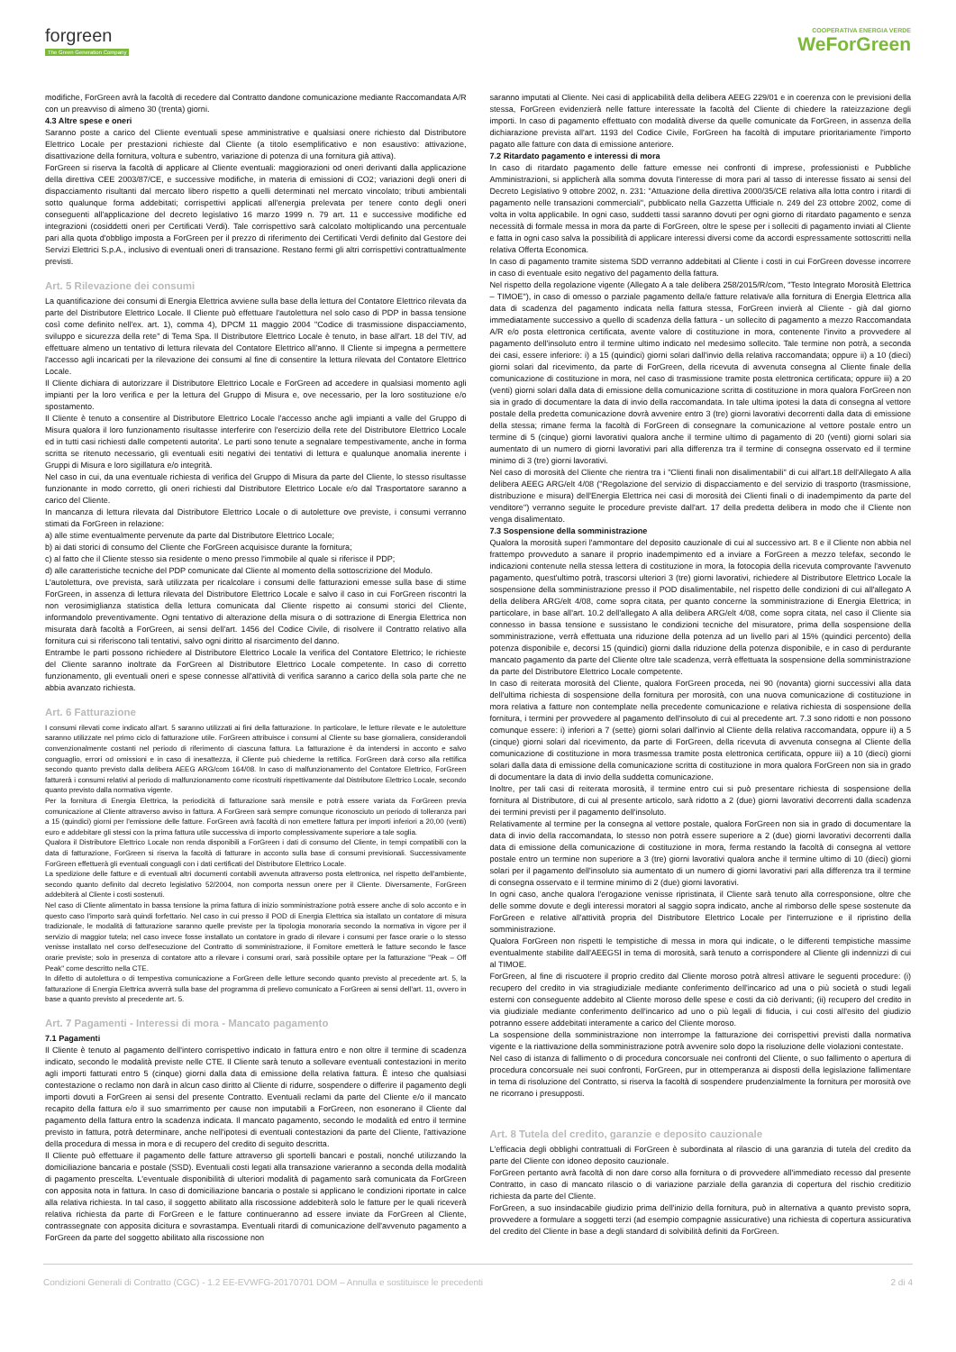forgreen
The Green Generation Company
COOPERATIVA ENERGIA VERDE
WeForGreen
modifiche, ForGreen avrà la facoltà di recedere dal Contratto dandone comunicazione mediante Raccomandata A/R con un preavviso di almeno 30 (trenta) giorni.
4.3 Altre spese e oneri
Saranno poste a carico del Cliente eventuali spese amministrative e qualsiasi onere richiesto dal Distributore Elettrico Locale per prestazioni richieste dal Cliente (a titolo esemplificativo e non esaustivo: attivazione, disattivazione della fornitura, voltura e subentro, variazione di potenza di una fornitura già attiva).
ForGreen si riserva la facoltà di applicare al Cliente eventuali: maggiorazioni od oneri derivanti dalla applicazione della direttiva CEE 2003/87/CE, e successive modifiche, in materia di emissioni di CO2; variazioni degli oneri di dispacciamento risultanti dal mercato libero rispetto a quelli determinati nel mercato vincolato; tributi ambientali sotto qualunque forma addebitati; corrispettivi applicati all'energia prelevata per tenere conto degli oneri conseguenti all'applicazione del decreto legislativo 16 marzo 1999 n. 79 art. 11 e successive modifiche ed integrazioni (cosiddetti oneri per Certificati Verdi). Tale corrispettivo sarà calcolato moltiplicando una percentuale pari alla quota d'obbligo imposta a ForGreen per il prezzo di riferimento dei Certificati Verdi definito dal Gestore dei Servizi Elettrici S.p.A., inclusivo di eventuali oneri di transazione. Restano fermi gli altri corrispettivi contrattualmente previsti.
Art. 5 Rilevazione dei consumi
La quantificazione dei consumi di Energia Elettrica avviene sulla base della lettura del Contatore Elettrico rilevata da parte del Distributore Elettrico Locale. Il Cliente può effettuare l'autolettura nel solo caso di PDP in bassa tensione così come definito nell'ex. art. 1), comma 4), DPCM 11 maggio 2004 "Codice di trasmissione dispacciamento, sviluppo e sicurezza della rete" di Tema Spa. Il Distributore Elettrico Locale è tenuto, in base all'art. 18 del TIV, ad effettuare almeno un tentativo di lettura rilevata del Contatore Elettrico all'anno. Il Cliente si impegna a permettere l'accesso agli incaricati per la rilevazione dei consumi al fine di consentire la lettura rilevata del Contatore Elettrico Locale.
Il Cliente dichiara di autorizzare il Distributore Elettrico Locale e ForGreen ad accedere in qualsiasi momento agli impianti per la loro verifica e per la lettura del Gruppo di Misura e, ove necessario, per la loro sostituzione e/o spostamento.
Il Cliente è tenuto a consentire al Distributore Elettrico Locale l'accesso anche agli impianti a valle del Gruppo di Misura qualora il loro funzionamento risultasse interferire con l'esercizio della rete del Distributore Elettrico Locale ed in tutti casi richiesti dalle competenti autorita'. Le parti sono tenute a segnalare tempestivamente, anche in forma scritta se ritenuto necessario, gli eventuali esiti negativi dei tentativi di lettura e qualunque anomalia inerente i Gruppi di Misura e loro sigillatura e/o integrità.
Nel caso in cui, da una eventuale richiesta di verifica del Gruppo di Misura da parte del Cliente, lo stesso risultasse funzionante in modo corretto, gli oneri richiesti dal Distributore Elettrico Locale e/o dal Trasportatore saranno a carico del Cliente.
In mancanza di lettura rilevata dal Distributore Elettrico Locale o di autoletture ove previste, i consumi verranno stimati da ForGreen in relazione:
a) alle stime eventualmente pervenute da parte dal Distributore Elettrico Locale;
b) ai dati storici di consumo del Cliente che ForGreen acquisisce durante la fornitura;
c) al fatto che il Cliente stesso sia residente o meno presso l'immobile al quale si riferisce il PDP;
d) alle caratteristiche tecniche del PDP comunicate dal Cliente al momento della sottoscrizione del Modulo.
L'autolettura, ove prevista, sarà utilizzata per ricalcolare i consumi delle fatturazioni emesse sulla base di stime ForGreen, in assenza di lettura rilevata del Distributore Elettrico Locale e salvo il caso in cui ForGreen riscontri la non verosimiglianza statistica della lettura comunicata dal Cliente rispetto ai consumi storici del Cliente, informandolo preventivamente. Ogni tentativo di alterazione della misura o di sottrazione di Energia Elettrica non misurata darà facoltà a ForGreen, ai sensi dell'art. 1456 del Codice Civile, di risolvere il Contratto relativo alla fornitura cui si riferiscono tali tentativi, salvo ogni diritto al risarcimento del danno.
Entrambe le parti possono richiedere al Distributore Elettrico Locale la verifica del Contatore Elettrico; le richieste del Cliente saranno inoltrate da ForGreen al Distributore Elettrico Locale competente. In caso di corretto funzionamento, gli eventuali oneri e spese connesse all'attività di verifica saranno a carico della sola parte che ne abbia avanzato richiesta.
Art. 6 Fatturazione
I consumi rilevati come indicato all'art. 5 saranno utilizzati ai fini della fatturazione. In particolare, le letture rilevate e le autoletture saranno utilizzate nel primo ciclo di fatturazione utile. ForGreen attribuisce i consumi al Cliente su base giornaliera, considerandoli convenzionalmente costanti nel periodo di riferimento di ciascuna fattura. La fatturazione è da intendersi in acconto e salvo conguaglio, errori od omissioni e in caso di inesattezza, il Cliente può chiederne la rettifica. ForGreen darà corso alla rettifica secondo quanto previsto dalla delibera AEEG ARG/com 164/08. In caso di malfunzionamento del Contatore Elettrico, ForGreen fatturerà i consumi relativi al periodo di malfunzionamento come ricostruiti rispettivamente dal Distributore Elettrico Locale, secondo quanto previsto dalla normativa vigente.
Per la fornitura di Energia Elettrica, la periodicità di fatturazione sarà mensile e potrà essere variata da ForGreen previa comunicazione al Cliente attraverso avviso in fattura. A ForGreen sarà sempre comunque riconosciuto un periodo di tolleranza pari a 15 (quindici) giorni per l'emissione delle fatture. ForGreen avrà facoltà di non emettere fattura per importi inferiori a 20,00 (venti) euro e addebitare gli stessi con la prima fattura utile successiva di importo complessivamente superiore a tale soglia.
Qualora il Distributore Elettrico Locale non renda disponibili a ForGreen i dati di consumo del Cliente, in tempi compatibili con la data di fatturazione, ForGreen si riserva la facoltà di fatturare in acconto sulla base di consumi previsionali. Successivamente ForGreen effettuerà gli eventuali conguagli con i dati certificati del Distributore Elettrico Locale.
La spedizione delle fatture e di eventuali altri documenti contabili avvenuta attraverso posta elettronica, nel rispetto dell'ambiente, secondo quanto definito dal decreto legislativo 52/2004, non comporta nessun onere per il Cliente. Diversamente, ForGreen addebiterà al Cliente i costi sostenuti.
Nel caso di Cliente alimentato in bassa tensione la prima fattura di inizio somministrazione potrà essere anche di solo acconto e in questo caso l'importo sarà quindi forfettario. Nel caso in cui presso il POD di Energia Elettrica sia istallato un contatore di misura tradizionale, le modalità di fatturazione saranno quelle previste per la tipologia monoraria secondo la normativa in vigore per il servizio di maggior tutela; nel caso invece fosse installato un contatore in grado di rilevare i consumi per fasce orarie o lo stesso venisse installato nel corso dell'esecuzione del Contratto di somministrazione, il Fornitore emetterà le fatture secondo le fasce orarie previste; solo in presenza di contatore atto a rilevare i consumi orari, sarà possibile optare per la fatturazione "Peak – Off Peak" come descritto nella CTE.
In difetto di autolettura o di tempestiva comunicazione a ForGreen delle letture secondo quanto previsto al precedente art. 5, la fatturazione di Energia Elettrica avverrà sulla base del programma di prelievo comunicato a ForGreen ai sensi dell'art. 11, ovvero in base a quanto previsto al precedente art. 5.
Art. 7 Pagamenti - Interessi di mora - Mancato pagamento
7.1 Pagamenti
Il Cliente è tenuto al pagamento dell'intero corrispettivo indicato in fattura entro e non oltre il termine di scadenza indicato, secondo le modalità previste nelle CTE. Il Cliente sarà tenuto a sollevare eventuali contestazioni in merito agli importi fatturati entro 5 (cinque) giorni dalla data di emissione della relativa fattura. È inteso che qualsiasi contestazione o reclamo non darà in alcun caso diritto al Cliente di ridurre, sospendere o differire il pagamento degli importi dovuti a ForGreen ai sensi del presente Contratto. Eventuali reclami da parte del Cliente e/o il mancato recapito della fattura e/o il suo smarrimento per cause non imputabili a ForGreen, non esonerano il Cliente dal pagamento della fattura entro la scadenza indicata. Il mancato pagamento, secondo le modalità ed entro il termine previsto in fattura, potrà determinare, anche nell'ipotesi di eventuali contestazioni da parte del Cliente, l'attivazione della procedura di messa in mora e di recupero del credito di seguito descritta.
Il Cliente può effettuare il pagamento delle fatture attraverso gli sportelli bancari e postali, nonché utilizzando la domiciliazione bancaria e postale (SSD). Eventuali costi legati alla transazione varieranno a seconda della modalità di pagamento prescelta. L'eventuale disponibilità di ulteriori modalità di pagamento sarà comunicata da ForGreen con apposita nota in fattura. In caso di domiciliazione bancaria o postale si applicano le condizioni riportate in calce alla relativa richiesta. In tal caso, il soggetto abilitato alla riscossione addebiterà solo le fatture per le quali riceverà relativa richiesta da parte di ForGreen e le fatture continueranno ad essere inviate da ForGreen al Cliente, contrassegnate con apposita dicitura e sovrastampa. Eventuali ritardi di comunicazione dell'avvenuto pagamento a ForGreen da parte del soggetto abilitato alla riscossione non
saranno imputati al Cliente. Nei casi di applicabilità della delibera AEEG 229/01 e in coerenza con le previsioni della stessa, ForGreen evidenzierà nelle fatture interessate la facoltà del Cliente di chiedere la rateizzazione degli importi. In caso di pagamento effettuato con modalità diverse da quelle comunicate da ForGreen, in assenza della dichiarazione prevista all'art. 1193 del Codice Civile, ForGreen ha facoltà di imputare prioritariamente l'importo pagato alle fatture con data di emissione anteriore.
7.2 Ritardato pagamento e interessi di mora
In caso di ritardato pagamento delle fatture emesse nei confronti di imprese, professionisti e Pubbliche Amministrazioni, si applicherà alla somma dovuta l'interesse di mora pari al tasso di interesse fissato ai sensi del Decreto Legislativo 9 ottobre 2002, n. 231: "Attuazione della direttiva 2000/35/CE relativa alla lotta contro i ritardi di pagamento nelle transazioni commerciali", pubblicato nella Gazzetta Ufficiale n. 249 del 23 ottobre 2002, come di volta in volta applicabile. In ogni caso, suddetti tassi saranno dovuti per ogni giorno di ritardato pagamento e senza necessità di formale messa in mora da parte di ForGreen, oltre le spese per i solleciti di pagamento inviati al Cliente e fatta in ogni caso salva la possibilità di applicare interessi diversi come da accordi espressamente sottoscritti nella relativa Offerta Economica.
In caso di pagamento tramite sistema SDD verranno addebitati al Cliente i costi in cui ForGreen dovesse incorrere in caso di eventuale esito negativo del pagamento della fattura.
Nel rispetto della regolazione vigente (Allegato A a tale delibera 258/2015/R/com, "Testo Integrato Morosità Elettrica – TIMOE"), in caso di omesso o parziale pagamento della/e fatture relativa/e alla fornitura di Energia Elettrica alla data di scadenza del pagamento indicata nella fattura stessa, ForGreen invierà al Cliente - già dal giorno immediatamente successivo a quello di scadenza della fattura - un sollecito di pagamento a mezzo Raccomandata A/R e/o posta elettronica certificata, avente valore di costituzione in mora, contenente l'invito a provvedere al pagamento dell'insoluto entro il termine ultimo indicato nel medesimo sollecito. Tale termine non potrà, a seconda dei casi, essere inferiore: i) a 15 (quindici) giorni solari dall'invio della relativa raccomandata; oppure ii) a 10 (dieci) giorni solari dal ricevimento, da parte di ForGreen, della ricevuta di avvenuta consegna al Cliente finale della comunicazione di costituzione in mora, nel caso di trasmissione tramite posta elettronica certificata; oppure iii) a 20 (venti) giorni solari dalla data di emissione della comunicazione scritta di costituzione in mora qualora ForGreen non sia in grado di documentare la data di invio della raccomandata. In tale ultima ipotesi la data di consegna al vettore postale della predetta comunicazione dovrà avvenire entro 3 (tre) giorni lavorativi decorrenti dalla data di emissione della stessa; rimane ferma la facoltà di ForGreen di consegnare la comunicazione al vettore postale entro un termine di 5 (cinque) giorni lavorativi qualora anche il termine ultimo di pagamento di 20 (venti) giorni solari sia aumentato di un numero di giorni lavorativi pari alla differenza tra il termine di consegna osservato ed il termine minimo di 3 (tre) giorni lavorativi.
Nel caso di morosità del Cliente che rientra tra i "Clienti finali non disalimentabili" di cui all'art.18 dell'Allegato A alla delibera AEEG ARG/elt 4/08 ("Regolazione del servizio di dispacciamento e del servizio di trasporto (trasmissione, distribuzione e misura) dell'Energia Elettrica nei casi di morosità dei Clienti finali o di inadempimento da parte del venditore") verranno seguite le procedure previste dall'art. 17 della predetta delibera in modo che il Cliente non venga disalimentato.
7.3 Sospensione della somministrazione
Qualora la morosità superi l'ammontare del deposito cauzionale di cui al successivo art. 8 e il Cliente non abbia nel frattempo provveduto a sanare il proprio inadempimento ed a inviare a ForGreen a mezzo telefax, secondo le indicazioni contenute nella stessa lettera di costituzione in mora, la fotocopia della ricevuta comprovante l'avvenuto pagamento, quest'ultimo potrà, trascorsi ulteriori 3 (tre) giorni lavorativi, richiedere al Distributore Elettrico Locale la sospensione della somministrazione presso il POD disalimentabile, nel rispetto delle condizioni di cui all'allegato A della delibera ARG/elt 4/08, come sopra citata, per quanto concerne la somministrazione di Energia Elettrica; in particolare, in base all'art. 10.2 dell'allegato A alla delibera ARG/elt 4/08, come sopra citata, nel caso il Cliente sia connesso in bassa tensione e sussistano le condizioni tecniche del misuratore, prima della sospensione della somministrazione, verrà effettuata una riduzione della potenza ad un livello pari al 15% (quindici percento) della potenza disponibile e, decorsi 15 (quindici) giorni dalla riduzione della potenza disponibile, e in caso di perdurante mancato pagamento da parte del Cliente oltre tale scadenza, verrà effettuata la sospensione della somministrazione da parte del Distributore Elettrico Locale competente.
In caso di reiterata morosità del Cliente, qualora ForGreen proceda, nei 90 (novanta) giorni successivi alla data dell'ultima richiesta di sospensione della fornitura per morosità, con una nuova comunicazione di costituzione in mora relativa a fatture non contemplate nella precedente comunicazione e relativa richiesta di sospensione della fornitura, i termini per provvedere al pagamento dell'insoluto di cui al precedente art. 7.3 sono ridotti e non possono comunque essere: i) inferiori a 7 (sette) giorni solari dall'invio al Cliente della relativa raccomandata, oppure ii) a 5 (cinque) giorni solari dal ricevimento, da parte di ForGreen, della ricevuta di avvenuta consegna al Cliente della comunicazione di costituzione in mora trasmessa tramite posta elettronica certificata, oppure iii) a 10 (dieci) giorni solari dalla data di emissione della comunicazione scritta di costituzione in mora qualora ForGreen non sia in grado di documentare la data di invio della suddetta comunicazione.
Inoltre, per tali casi di reiterata morosità, il termine entro cui si può presentare richiesta di sospensione della fornitura al Distributore, di cui al presente articolo, sarà ridotto a 2 (due) giorni lavorativi decorrenti dalla scadenza dei termini previsti per il pagamento dell'insoluto.
Relativamente al termine per la consegna al vettore postale, qualora ForGreen non sia in grado di documentare la data di invio della raccomandata, lo stesso non potrà essere superiore a 2 (due) giorni lavorativi decorrenti dalla data di emissione della comunicazione di costituzione in mora, ferma restando la facoltà di consegna al vettore postale entro un termine non superiore a 3 (tre) giorni lavorativi qualora anche il termine ultimo di 10 (dieci) giorni solari per il pagamento dell'insoluto sia aumentato di un numero di giorni lavorativi pari alla differenza tra il termine di consegna osservato e il termine minimo di 2 (due) giorni lavorativi.
In ogni caso, anche qualora l'erogazione venisse ripristinata, il Cliente sarà tenuto alla corresponsione, oltre che delle somme dovute e degli interessi moratori al saggio sopra indicato, anche al rimborso delle spese sostenute da ForGreen e relative all'attività propria del Distributore Elettrico Locale per l'interruzione e il ripristino della somministrazione.
Qualora ForGreen non rispetti le tempistiche di messa in mora qui indicate, o le differenti tempistiche massime eventualmente stabilite dall'AEEGSI in tema di morosità, sarà tenuto a corrispondere al Cliente gli indennizzi di cui al TIMOE.
ForGreen, al fine di riscuotere il proprio credito dal Cliente moroso potrà altresì attivare le seguenti procedure: (i) recupero del credito in via stragiudiziale mediante conferimento dell'incarico ad una o più società o studi legali esterni con conseguente addebito al Cliente moroso delle spese e costi da ciò derivanti; (ii) recupero del credito in via giudiziale mediante conferimento dell'incarico ad uno o più legali di fiducia, i cui costi all'esito del giudizio potranno essere addebitati interamente a carico del Cliente moroso.
La sospensione della somministrazione non interrompe la fatturazione dei corrispettivi previsti dalla normativa vigente e la riattivazione della somministrazione potrà avvenire solo dopo la risoluzione delle violazioni contestate.
Nel caso di istanza di fallimento o di procedura concorsuale nei confronti del Cliente, o suo fallimento o apertura di procedura concorsuale nei suoi confronti, ForGreen, pur in ottemperanza ai disposti della legislazione fallimentare in tema di risoluzione del Contratto, si riserva la facoltà di sospendere prudenzialmente la fornitura per morosità ove ne ricorrano i presupposti.
Art. 8 Tutela del credito, garanzie e deposito cauzionale
L'efficacia degli obblighi contrattuali di ForGreen è subordinata al rilascio di una garanzia di tutela del credito da parte del Cliente con idoneo deposito cauzionale.
ForGreen pertanto avrà facoltà di non dare corso alla fornitura o di provvedere all'immediato recesso dal presente Contratto, in caso di mancato rilascio o di variazione parziale della garanzia di copertura del rischio creditizio richiesta da parte del Cliente.
ForGreen, a suo insindacabile giudizio prima dell'inizio della fornitura, può in alternativa a quanto previsto sopra, provvedere a formulare a soggetti terzi (ad esempio compagnie assicurative) una richiesta di copertura assicurativa del credito del Cliente in base a degli standard di solvibilità definiti da ForGreen.
Condizioni Generali di Contratto (CGC) - 1.2 EE-EVWFG-20170701 DOM – Annulla e sostituisce le precedenti 2 di 4